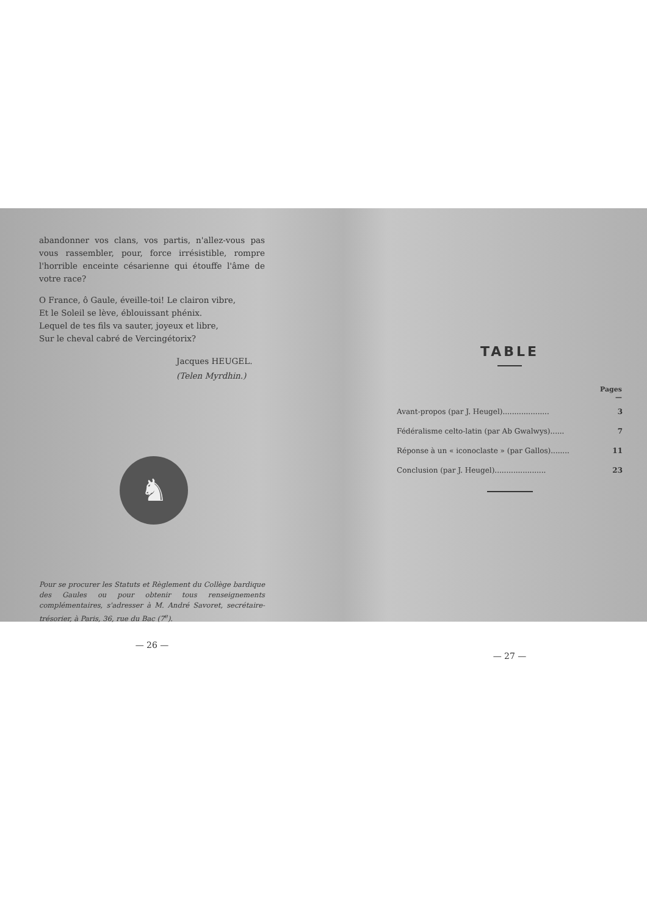abandonner vos clans, vos partis, n'allez-vous pas vous rassembler, pour, force irrésistible, rompre l'horrible enceinte césarienne qui étouffe l'âme de votre race?
O France, ô Gaule, éveille-toi! Le clairon vibre,
Et le Soleil se lève, éblouissant phénix.
Lequel de tes fils va sauter, joyeux et libre,
Sur le cheval cabré de Vercingétorix?
Jacques HEUGEL.
(Telen Myrdhin.)
♞
Pour se procurer les Statuts et Règlement du Collège bardique des Gaules ou pour obtenir tous renseignements complémentaires, s'adresser à M. André Savoret, secrétaire-trésorier, à Paris, 36, rue du Bac (7<sup>e</sup>).
— 26 —
TABLE
| | Pages — |
| --- | --- |
| Avant-propos (par J. Heugel).................... | 3 |
| Fédéralisme celto-latin (par Ab Gwalwys)...... | 7 |
| Réponse à un « iconoclaste » (par Gallos)........ | 11 |
| Conclusion (par J. Heugel)...................... | 23 |
— 27 —